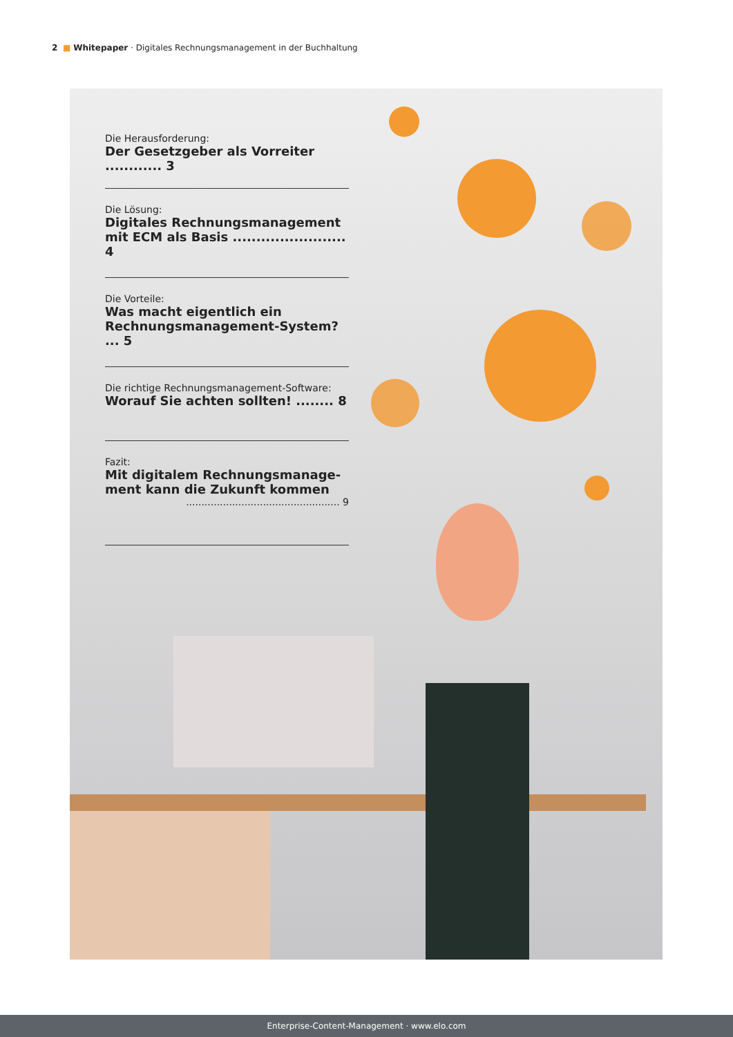2 ■ Whitepaper · Digitales Rechnungsmanagement in der Buchhaltung
Die Herausforderung:
Der Gesetzgeber als Vorreiter ............ 3
Die Lösung:
Digitales Rechnungsmanagement
mit ECM als Basis ........................ 4
Die Vorteile:
Was macht eigentlich ein
Rechnungsmanagement-System? ... 5
Die richtige Rechnungsmanagement-Software:
Worauf Sie achten sollten! ........ 8
Fazit:
Mit digitalem Rechnungsmanage-
ment kann die Zukunft kommen
.................................................. 9
Enterprise-Content-Management · www.elo.com